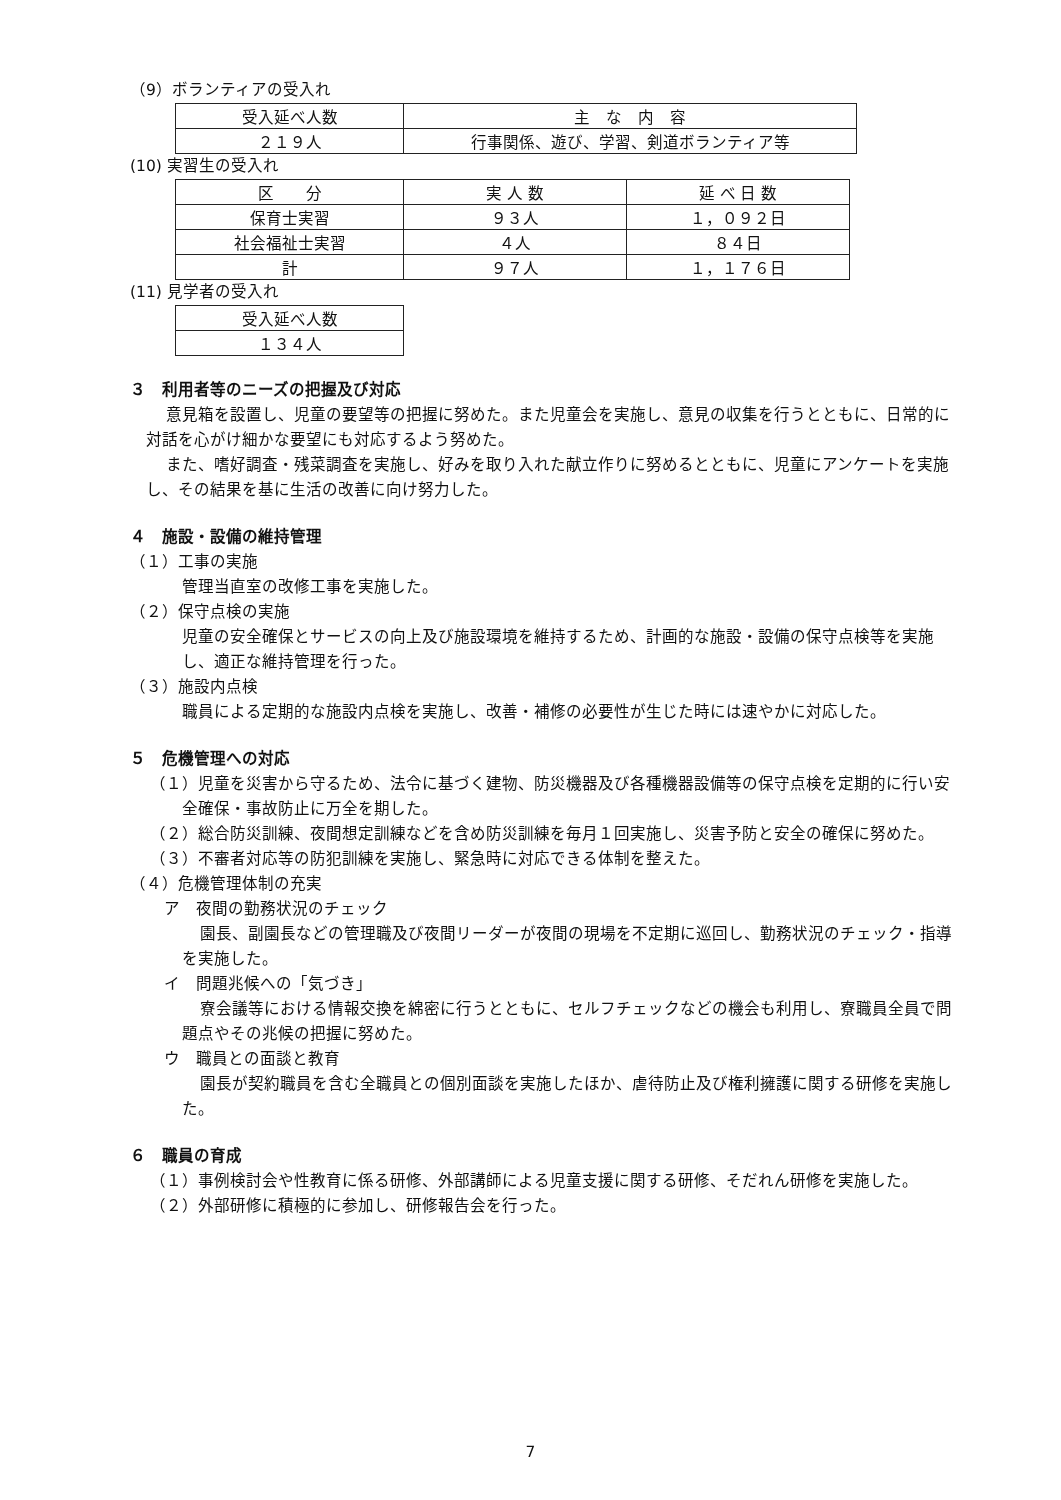（9）ボランティアの受入れ
| 受入延べ人数 | 主 な 内 容 |
| --- | --- |
| ２１９人 | 行事関係、遊び、学習、剣道ボランティア等 |
(10) 実習生の受入れ
| 区 分 | 実 人 数 | 延 べ 日 数 |
| --- | --- | --- |
| 保育士実習 | ９３人 | １，０９２日 |
| 社会福祉士実習 | ４人 | ８４日 |
| 計 | ９７人 | １，１７６日 |
(11) 見学者の受入れ
| 受入延べ人数 |
| --- |
| １３４人 |
３　利用者等のニーズの把握及び対応
意見箱を設置し、児童の要望等の把握に努めた。また児童会を実施し、意見の収集を行うとともに、日常的に対話を心がけ細かな要望にも対応するよう努めた。
また、嗜好調査・残菜調査を実施し、好みを取り入れた献立作りに努めるとともに、児童にアンケートを実施し、その結果を基に生活の改善に向け努力した。
４　施設・設備の維持管理
（１）工事の実施
管理当直室の改修工事を実施した。
（２）保守点検の実施
児童の安全確保とサービスの向上及び施設環境を維持するため、計画的な施設・設備の保守点検等を実施し、適正な維持管理を行った。
（３）施設内点検
職員による定期的な施設内点検を実施し、改善・補修の必要性が生じた時には速やかに対応した。
５　危機管理への対応
（１）児童を災害から守るため、法令に基づく建物、防災機器及び各種機器設備等の保守点検を定期的に行い安全確保・事故防止に万全を期した。
（２）総合防災訓練、夜間想定訓練などを含め防災訓練を毎月１回実施し、災害予防と安全の確保に努めた。
（３）不審者対応等の防犯訓練を実施し、緊急時に対応できる体制を整えた。
（４）危機管理体制の充実
ア　夜間の勤務状況のチェック
園長、副園長などの管理職及び夜間リーダーが夜間の現場を不定期に巡回し、勤務状況のチェック・指導を実施した。
イ　問題兆候への「気づき」
寮会議等における情報交換を綿密に行うとともに、セルフチェックなどの機会も利用し、寮職員全員で問題点やその兆候の把握に努めた。
ウ　職員との面談と教育
園長が契約職員を含む全職員との個別面談を実施したほか、虐待防止及び権利擁護に関する研修を実施した。
６　職員の育成
（１）事例検討会や性教育に係る研修、外部講師による児童支援に関する研修、そだれん研修を実施した。
（２）外部研修に積極的に参加し、研修報告会を行った。
7